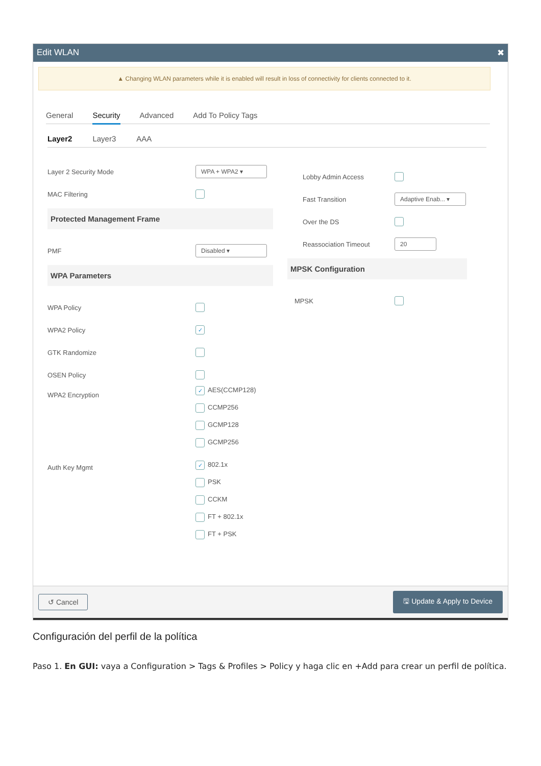Edit WLAN ✖
▲ Changing WLAN parameters while it is enabled will result in loss of connectivity for clients connected to it.
General Security Advanced Add To Policy Tags
Layer2 Layer3 AAA
Layer 2 Security Mode WPA + WPA2 ▾
MAC Filtering
Protected Management Frame
PMF Disabled ▾
WPA Parameters
WPA Policy
WPA2 Policy ✓
GTK Randomize
OSEN Policy
WPA2 Encryption
✓ AES(CCMP128)
CCMP256
GCMP128
GCMP256
Auth Key Mgmt
✓ 802.1x
PSK
CCKM
FT + 802.1x
FT + PSK
Lobby Admin Access
Fast Transition Adaptive Enab... ▾
Over the DS
Reassociation Timeout 20
MPSK Configuration
MPSK
↺ Cancel 🖫 Update & Apply to Device
Configuración del perfil de la política
Paso 1. En GUI: vaya a Configuration > Tags & Profiles > Policy y haga clic en +Add para crear un perfil de política.